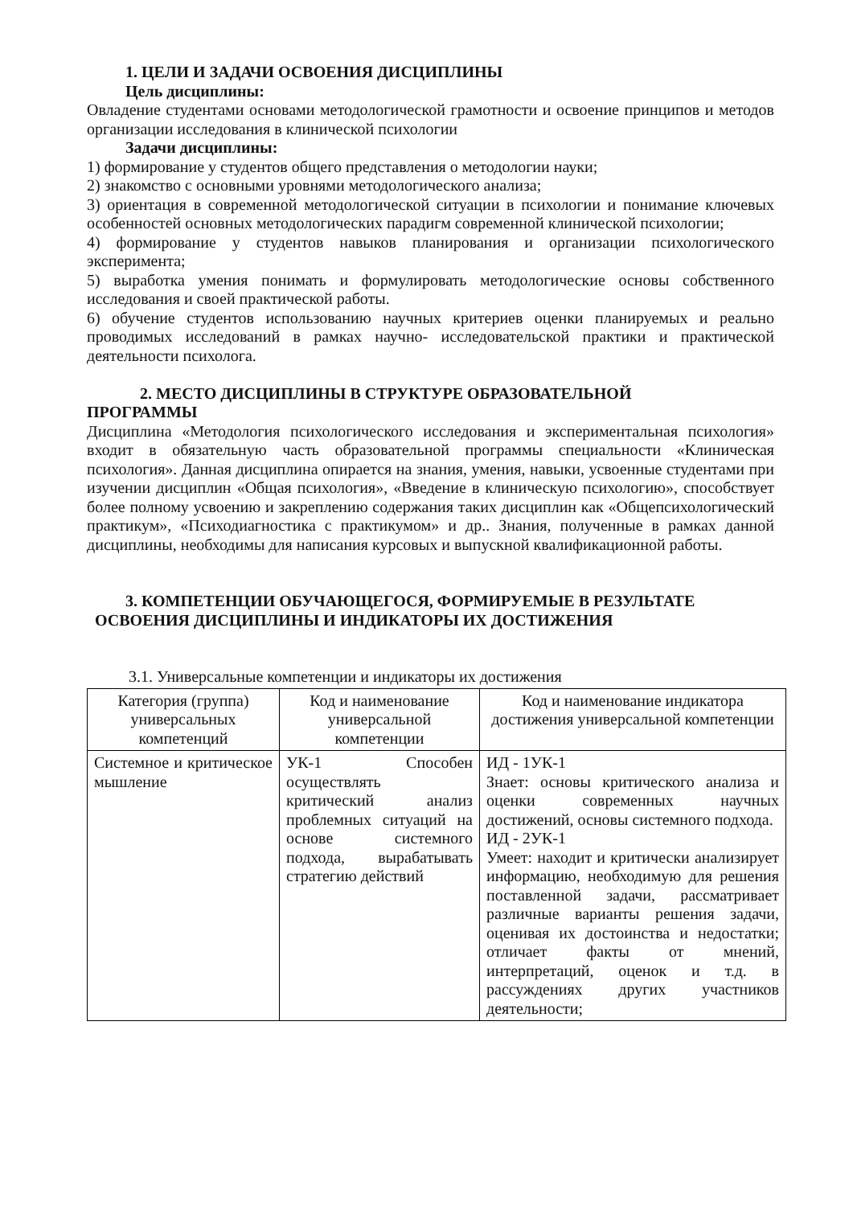1. ЦЕЛИ И ЗАДАЧИ ОСВОЕНИЯ ДИСЦИПЛИНЫ
Цель дисциплины:
Овладение студентами основами методологической грамотности и освоение принципов и методов организации исследования в клинической психологии
Задачи дисциплины:
1) формирование у студентов общего представления о методологии науки;
2) знакомство с основными уровнями методологического анализа;
3) ориентация в современной методологической ситуации в психологии и понимание ключевых особенностей основных методологических парадигм современной клинической психологии;
4) формирование у студентов навыков планирования и организации психологического эксперимента;
5) выработка умения понимать и формулировать методологические основы собственного исследования и своей практической работы.
6) обучение студентов использованию научных критериев оценки планируемых и реально проводимых исследований в рамках научно- исследовательской практики и практической деятельности психолога.
2. МЕСТО ДИСЦИПЛИНЫ В СТРУКТУРЕ ОБРАЗОВАТЕЛЬНОЙ
ПРОГРАММЫ
Дисциплина «Методология психологического исследования и экспериментальная психология» входит в обязательную часть образовательной программы специальности «Клиническая психология». Данная дисциплина опирается на знания, умения, навыки, усвоенные студентами при изучении дисциплин «Общая психология», «Введение в клиническую психологию», способствует более полному усвоению и закреплению содержания таких дисциплин как «Общепсихологический практикум», «Психодиагностика с практикумом» и др.. Знания, полученные в рамках данной дисциплины, необходимы для написания курсовых и выпускной квалификационной работы.
3. КОМПЕТЕНЦИИ ОБУЧАЮЩЕГОСЯ, ФОРМИРУЕМЫЕ В РЕЗУЛЬТАТЕ
ОСВОЕНИЯ ДИСЦИПЛИНЫ И ИНДИКАТОРЫ ИХ ДОСТИЖЕНИЯ
3.1. Универсальные компетенции и индикаторы их достижения
| Категория (группа) универсальных компетенций | Код и наименование универсальной компетенции | Код и наименование индикатора достижения универсальной компетенции |
| --- | --- | --- |
| Системное и критическое мышление | УК-1 Способен осуществлять критический анализ проблемных ситуаций на основе системного подхода, вырабатывать стратегию действий | ИД - 1УК-1 Знает: основы критического анализа и оценки современных научных достижений, основы системного подхода. ИД - 2УК-1 Умеет: находит и критически анализирует информацию, необходимую для решения поставленной задачи, рассматривает различные варианты решения задачи, оценивая их достоинства и недостатки; отличает факты от мнений, интерпретаций, оценок и т.д. в рассуждениях других участников деятельности; |